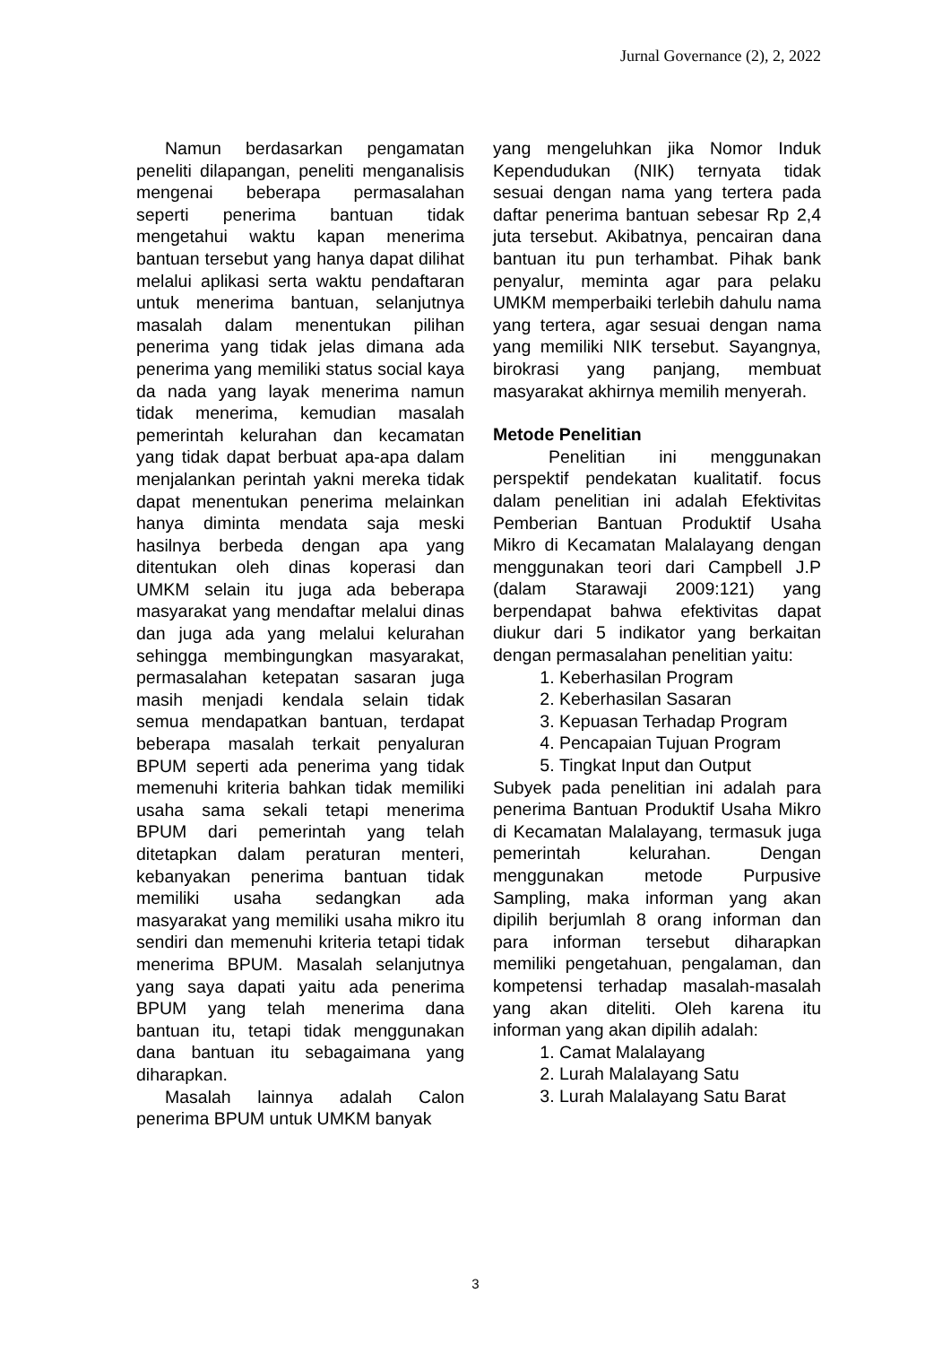Jurnal Governance (2), 2, 2022
Namun berdasarkan pengamatan peneliti dilapangan, peneliti menganalisis mengenai beberapa permasalahan seperti penerima bantuan tidak mengetahui waktu kapan menerima bantuan tersebut yang hanya dapat dilihat melalui aplikasi serta waktu pendaftaran untuk menerima bantuan, selanjutnya masalah dalam menentukan pilihan penerima yang tidak jelas dimana ada penerima yang memiliki status social kaya da nada yang layak menerima namun tidak menerima, kemudian masalah pemerintah kelurahan dan kecamatan yang tidak dapat berbuat apa-apa dalam menjalankan perintah yakni mereka tidak dapat menentukan penerima melainkan hanya diminta mendata saja meski hasilnya berbeda dengan apa yang ditentukan oleh dinas koperasi dan UMKM selain itu juga ada beberapa masyarakat yang mendaftar melalui dinas dan juga ada yang melalui kelurahan sehingga membingungkan masyarakat, permasalahan ketepatan sasaran juga masih menjadi kendala selain tidak semua mendapatkan bantuan, terdapat beberapa masalah terkait penyaluran BPUM seperti ada penerima yang tidak memenuhi kriteria bahkan tidak memiliki usaha sama sekali tetapi menerima BPUM dari pemerintah yang telah ditetapkan dalam peraturan menteri, kebanyakan penerima bantuan tidak memiliki usaha sedangkan ada masyarakat yang memiliki usaha mikro itu sendiri dan memenuhi kriteria tetapi tidak menerima BPUM. Masalah selanjutnya yang saya dapati yaitu ada penerima BPUM yang telah menerima dana bantuan itu, tetapi tidak menggunakan dana bantuan itu sebagaimana yang diharapkan.
Masalah lainnya adalah Calon penerima BPUM untuk UMKM banyak
yang mengeluhkan jika Nomor Induk Kependudukan (NIK) ternyata tidak sesuai dengan nama yang tertera pada daftar penerima bantuan sebesar Rp 2,4 juta tersebut. Akibatnya, pencairan dana bantuan itu pun terhambat. Pihak bank penyalur, meminta agar para pelaku UMKM memperbaiki terlebih dahulu nama yang tertera, agar sesuai dengan nama yang memiliki NIK tersebut. Sayangnya, birokrasi yang panjang, membuat masyarakat akhirnya memilih menyerah.
Metode Penelitian
Penelitian ini menggunakan perspektif pendekatan kualitatif. focus dalam penelitian ini adalah Efektivitas Pemberian Bantuan Produktif Usaha Mikro di Kecamatan Malalayang dengan menggunakan teori dari Campbell J.P (dalam Starawaji 2009:121) yang berpendapat bahwa efektivitas dapat diukur dari 5 indikator yang berkaitan dengan permasalahan penelitian yaitu:
1. Keberhasilan Program
2. Keberhasilan Sasaran
3. Kepuasan Terhadap Program
4. Pencapaian Tujuan Program
5. Tingkat Input dan Output
Subyek pada penelitian ini adalah para penerima Bantuan Produktif Usaha Mikro di Kecamatan Malalayang, termasuk juga pemerintah kelurahan. Dengan menggunakan metode Purpusive Sampling, maka informan yang akan dipilih berjumlah 8 orang informan dan para informan tersebut diharapkan memiliki pengetahuan, pengalaman, dan kompetensi terhadap masalah-masalah yang akan diteliti. Oleh karena itu informan yang akan dipilih adalah:
1. Camat Malalayang
2. Lurah Malalayang Satu
3. Lurah Malalayang Satu Barat
3